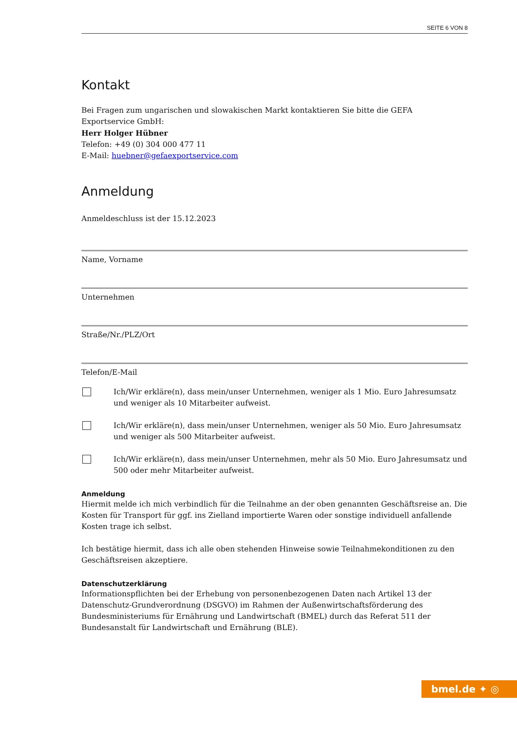SEITE 6 VON 8
Kontakt
Bei Fragen zum ungarischen und slowakischen Markt kontaktieren Sie bitte die GEFA Exportservice GmbH:
Herr Holger Hübner
Telefon: +49 (0) 304 000 477 11
E-Mail: huebner@gefaexportservice.com
Anmeldung
Anmeldeschluss ist der 15.12.2023
Name, Vorname
Unternehmen
Straße/Nr./PLZ/Ort
Telefon/E-Mail
Ich/Wir erkläre(n), dass mein/unser Unternehmen, weniger als 1 Mio. Euro Jahresumsatz und weniger als 10 Mitarbeiter aufweist.
Ich/Wir erkläre(n), dass mein/unser Unternehmen, weniger als 50 Mio. Euro Jahresumsatz und weniger als 500 Mitarbeiter aufweist.
Ich/Wir erkläre(n), dass mein/unser Unternehmen, mehr als 50 Mio. Euro Jahresumsatz und 500 oder mehr Mitarbeiter aufweist.
Anmeldung
Hiermit melde ich mich verbindlich für die Teilnahme an der oben genannten Geschäftsreise an. Die Kosten für Transport für ggf. ins Zielland importierte Waren oder sonstige individuell anfallende Kosten trage ich selbst.
Ich bestätige hiermit, dass ich alle oben stehenden Hinweise sowie Teilnahmekonditionen zu den Geschäftsreisen akzeptiere.
Datenschutzerklärung
Informationspflichten bei der Erhebung von personenbezogenen Daten nach Artikel 13 der Datenschutz-Grundverordnung (DSGVO) im Rahmen der Außenwirtschaftsförderung des Bundesministeriums für Ernährung und Landwirtschaft (BMEL) durch das Referat 511 der Bundesanstalt für Landwirtschaft und Ernährung (BLE).
bmel.de ✦ ◎